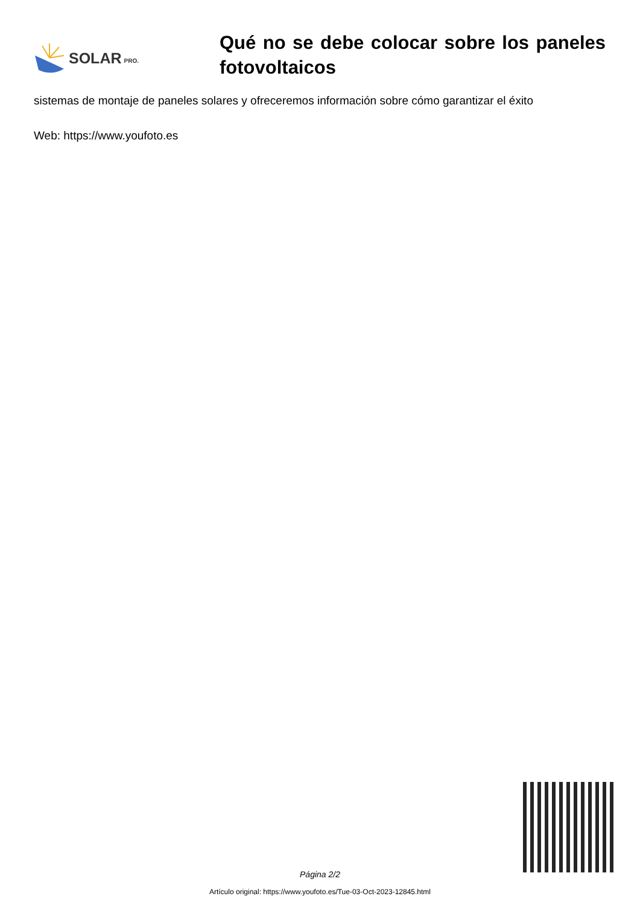SOLAR PRO.
Qué no se debe colocar sobre los paneles fotovoltaicos
sistemas de montaje de paneles solares y ofreceremos información sobre cómo garantizar el éxito
Web: https://www.youfoto.es
Página 2/2
Artículo original: https://www.youfoto.es/Tue-03-Oct-2023-12845.html